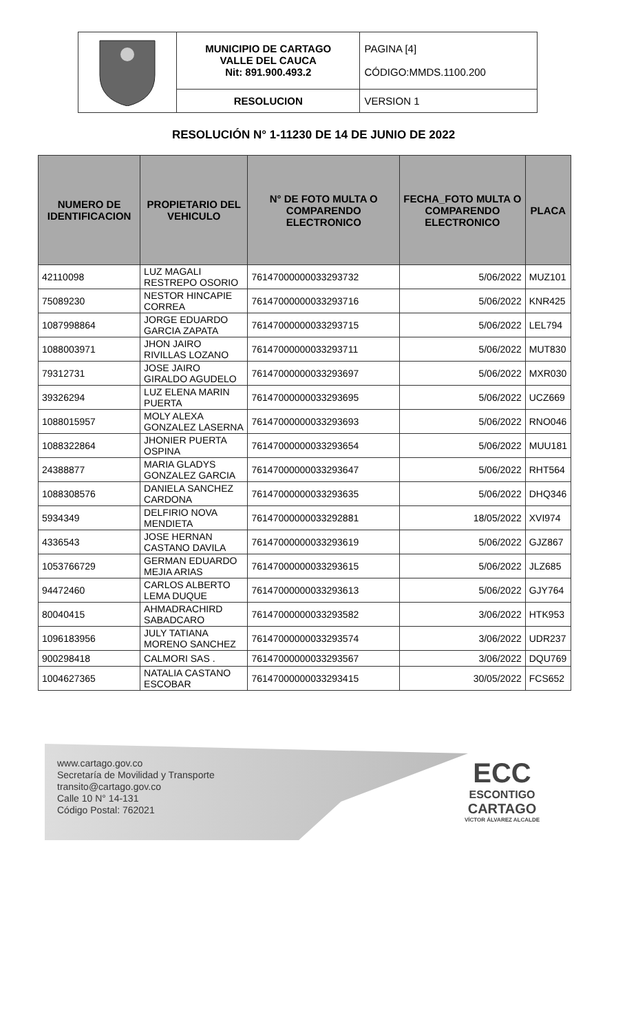| | MUNICIPIO DE CARTAGO VALLE DEL CAUCA Nit: 891.900.493.2 | PAGINA [4] CÓDIGO:MMDS.1100.200 |
| | RESOLUCION | VERSION 1 |
RESOLUCIÓN N° 1-11230 DE 14 DE JUNIO DE 2022
| NUMERO DE IDENTIFICACION | PROPIETARIO DEL VEHICULO | N° DE FOTO MULTA O COMPARENDO ELECTRONICO | FECHA_FOTO MULTA O COMPARENDO ELECTRONICO | PLACA |
| --- | --- | --- | --- | --- |
| 42110098 | LUZ MAGALI RESTREPO OSORIO | 76147000000033293732 | 5/06/2022 | MUZ101 |
| 75089230 | NESTOR HINCAPIE CORREA | 76147000000033293716 | 5/06/2022 | KNR425 |
| 1087998864 | JORGE EDUARDO GARCIA ZAPATA | 76147000000033293715 | 5/06/2022 | LEL794 |
| 1088003971 | JHON JAIRO RIVILLAS LOZANO | 76147000000033293711 | 5/06/2022 | MUT830 |
| 79312731 | JOSE JAIRO GIRALDO AGUDELO | 76147000000033293697 | 5/06/2022 | MXR030 |
| 39326294 | LUZ ELENA MARIN PUERTA | 76147000000033293695 | 5/06/2022 | UCZ669 |
| 1088015957 | MOLY ALEXA GONZALEZ LASERNA | 76147000000033293693 | 5/06/2022 | RNO046 |
| 1088322864 | JHONIER PUERTA OSPINA | 76147000000033293654 | 5/06/2022 | MUU181 |
| 24388877 | MARIA GLADYS GONZALEZ GARCIA | 76147000000033293647 | 5/06/2022 | RHT564 |
| 1088308576 | DANIELA SANCHEZ CARDONA | 76147000000033293635 | 5/06/2022 | DHQ346 |
| 5934349 | DELFIRIO NOVA MENDIETA | 76147000000033292881 | 18/05/2022 | XVI974 |
| 4336543 | JOSE HERNAN CASTANO DAVILA | 76147000000033293619 | 5/06/2022 | GJZ867 |
| 1053766729 | GERMAN EDUARDO MEJIA ARIAS | 76147000000033293615 | 5/06/2022 | JLZ685 |
| 94472460 | CARLOS ALBERTO LEMA DUQUE | 76147000000033293613 | 5/06/2022 | GJY764 |
| 80040415 | AHMADRACHIRD SABADCARO | 76147000000033293582 | 3/06/2022 | HTK953 |
| 1096183956 | JULY TATIANA MORENO SANCHEZ | 76147000000033293574 | 3/06/2022 | UDR237 |
| 900298418 | CALMORI SAS . | 76147000000033293567 | 3/06/2022 | DQU769 |
| 1004627365 | NATALIA CASTANO ESCOBAR | 76147000000033293415 | 30/05/2022 | FCS652 |
www.cartago.gov.co
Secretaría de Movilidad y Transporte
transito@cartago.gov.co
Calle 10 N° 14-131
Código Postal: 762021
ECC
ESCONTIGO
CARTAGO
VÍCTOR ÁLVAREZ ALCALDE